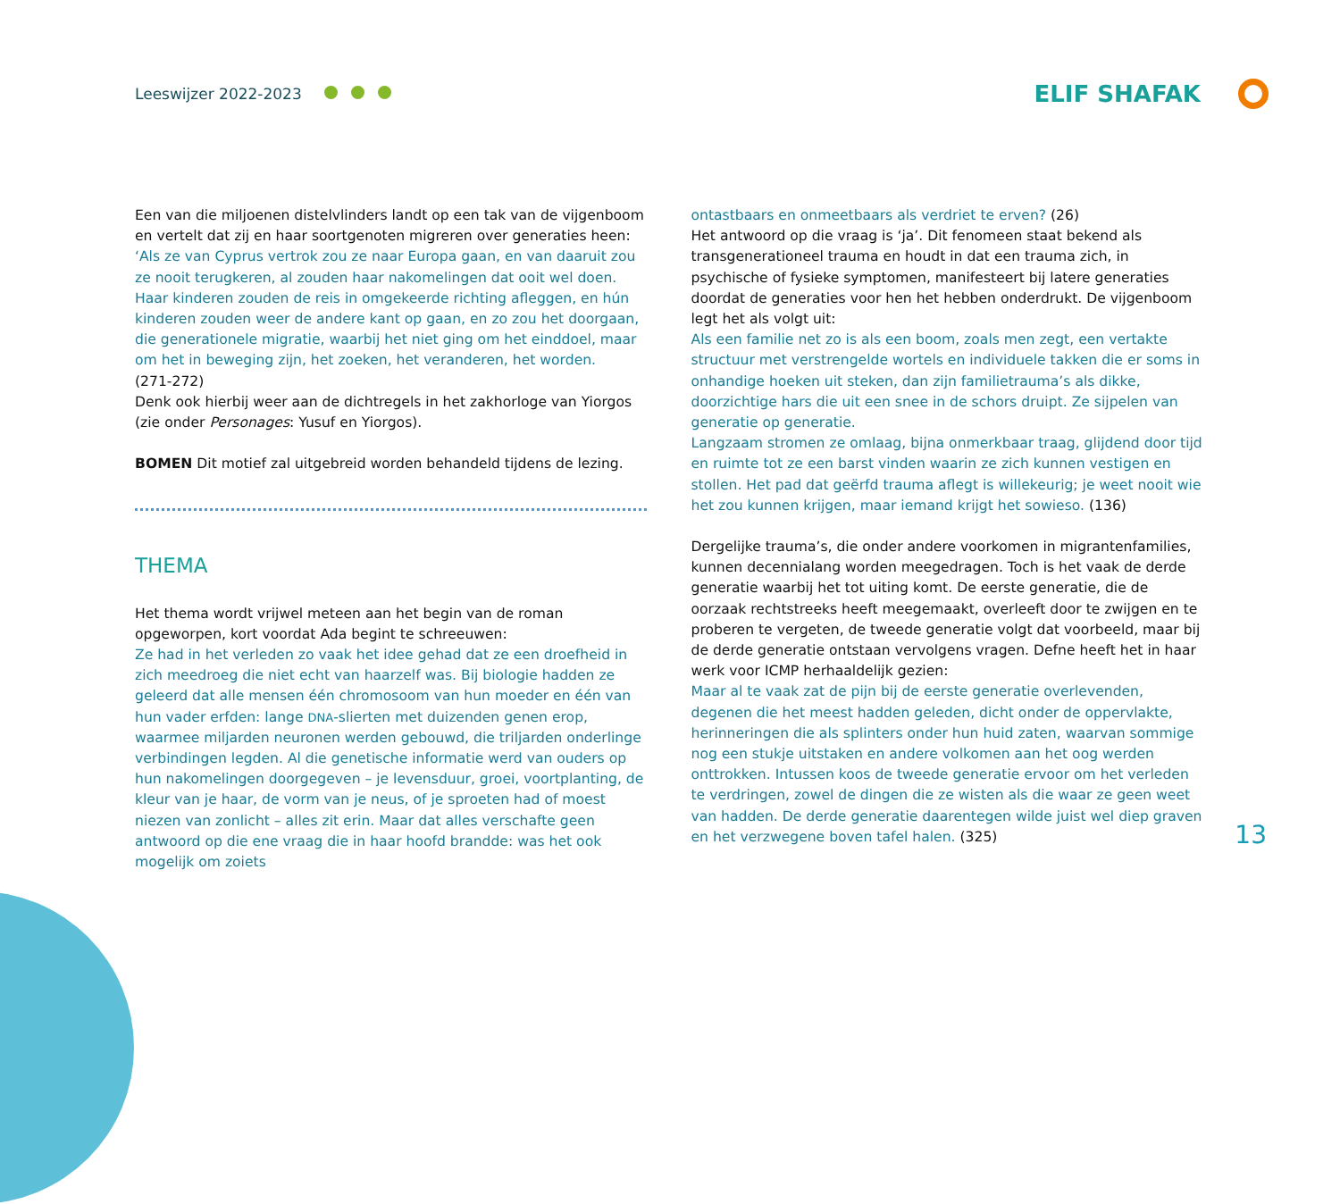Leeswijzer 2022-2023 ELIF SHAFAK
Een van die miljoenen distelvlinders landt op een tak van de vijgenboom en vertelt dat zij en haar soortgenoten migreren over generaties heen:
‘Als ze van Cyprus vertrok zou ze naar Europa gaan, en van daaruit zou ze nooit terugkeren, al zouden haar nakomelingen dat ooit wel doen. Haar kinderen zouden de reis in omgekeerde richting afleggen, en hún kinderen zouden weer de andere kant op gaan, en zo zou het doorgaan, die generationele migratie, waarbij het niet ging om het einddoel, maar om het in beweging zijn, het zoeken, het veranderen, het worden.
(271-272)
Denk ook hierbij weer aan de dichtregels in het zakhorloge van Yiorgos (zie onder Personages: Yusuf en Yiorgos).
BOMEN Dit motief zal uitgebreid worden behandeld tijdens de lezing.
THEMA
Het thema wordt vrijwel meteen aan het begin van de roman opgeworpen, kort voordat Ada begint te schreeuwen:
Ze had in het verleden zo vaak het idee gehad dat ze een droefheid in zich meedroeg die niet echt van haarzelf was. Bij biologie hadden ze geleerd dat alle mensen één chromosoom van hun moeder en één van hun vader erfden: lange DNA-slierten met duizenden genen erop, waarmee miljarden neuronen werden gebouwd, die triljarden onderlinge verbindingen legden. Al die genetische informatie werd van ouders op hun nakomelingen doorgegeven – je levensduur, groei, voortplanting, de kleur van je haar, de vorm van je neus, of je sproeten had of moest niezen van zonlicht – alles zit erin. Maar dat alles verschafte geen antwoord op die ene vraag die in haar hoofd brandde: was het ook mogelijk om zoiets
ontastbaars en onmeetbaars als verdriet te erven? (26)
Het antwoord op die vraag is ‘ja’. Dit fenomeen staat bekend als transgenerationeel trauma en houdt in dat een trauma zich, in psychische of fysieke symptomen, manifesteert bij latere generaties doordat de generaties voor hen het hebben onderdrukt. De vijgenboom legt het als volgt uit:
Als een familie net zo is als een boom, zoals men zegt, een vertakte structuur met verstrengelde wortels en individuele takken die er soms in onhandige hoeken uit steken, dan zijn familietrauma’s als dikke, doorzichtige hars die uit een snee in de schors druipt. Ze sijpelen van generatie op generatie.
Langzaam stromen ze omlaag, bijna onmerkbaar traag, glijdend door tijd en ruimte tot ze een barst vinden waarin ze zich kunnen vestigen en stollen. Het pad dat geërfd trauma aflegt is willekeurig; je weet nooit wie het zou kunnen krijgen, maar iemand krijgt het sowieso. (136)
Dergelijke trauma’s, die onder andere voorkomen in migrantenfamilies, kunnen decennialang worden meegedragen. Toch is het vaak de derde generatie waarbij het tot uiting komt. De eerste generatie, die de oorzaak rechtstreeks heeft meegemaakt, overleeft door te zwijgen en te proberen te vergeten, de tweede generatie volgt dat voorbeeld, maar bij de derde generatie ontstaan vervolgens vragen. Defne heeft het in haar werk voor ICMP herhaaldelijk gezien:
Maar al te vaak zat de pijn bij de eerste generatie overlevenden, degenen die het meest hadden geleden, dicht onder de oppervlakte, herinneringen die als splinters onder hun huid zaten, waarvan sommige nog een stukje uitstaken en andere volkomen aan het oog werden onttrokken. Intussen koos de tweede generatie ervoor om het verleden te verdringen, zowel de dingen die ze wisten als die waar ze geen weet van hadden. De derde generatie daarentegen wilde juist wel diep graven en het verzwegene boven tafel halen. (325)
13